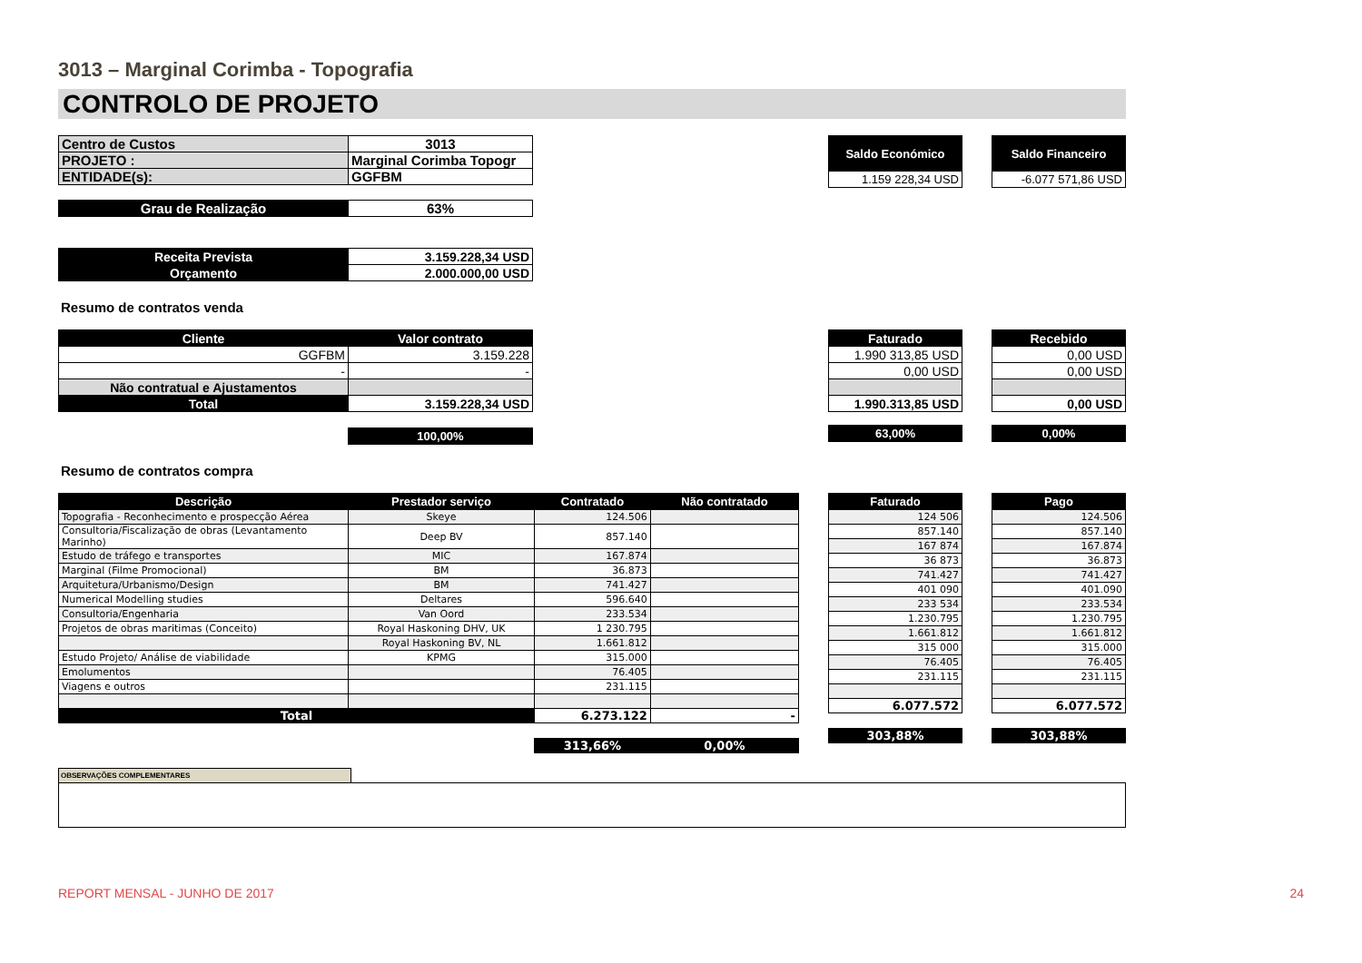3013 – Marginal Corimba - Topografia
CONTROLO DE PROJETO
| Centro de Custos | 3013 |
| PROJETO : | Marginal Corimba Topogr |
| ENTIDADE(s): | GGFBM |
| Grau de Realização | 63% |
| Receita Prevista | 3.159.228,34 USD |
| Orçamento | 2.000.000,00 USD |
| Saldo Económico |
| 1.159 228,34 USD |
| Saldo Financeiro |
| -6.077 571,86 USD |
Resumo de contratos venda
| Cliente | Valor contrato |
| --- | --- |
| GGFBM | 3.159.228 |
| - | - |
| Não contratual e Ajustamentos | |
| Total | 3.159.228,34 USD |
| | 100,00% |
| Faturado |
| --- |
| 1.990 313,85 USD |
| 0,00 USD |
| 1.990.313,85 USD |
| 63,00% |
| Recebido |
| --- |
| 0,00 USD |
| 0,00 USD |
| 0,00 USD |
| 0,00% |
Resumo de contratos compra
| Descrição | Prestador serviço | Contratado | Não contratado |
| --- | --- | --- | --- |
| Topografia - Reconhecimento e prospecção Aérea | Skeye | 124.506 | |
| Consultoria/Fiscalização de obras (Levantamento Marinho) | Deep BV | 857.140 | |
| Estudo de tráfego e transportes | MIC | 167.874 | |
| Marginal (Filme Promocional) | BM | 36.873 | |
| Arquitetura/Urbanismo/Design | BM | 741.427 | |
| Numerical Modelling studies | Deltares | 596.640 | |
| Consultoria/Engenharia | Van Oord | 233.534 | |
| Projetos de obras maritimas (Conceito) | Royal Haskoning DHV, UK | 1 230.795 | |
| | Royal Haskoning BV, NL | 1.661.812 | |
| Estudo Projeto/ Análise de viabilidade | KPMG | 315.000 | |
| Emolumentos | | 76.405 | |
| Viagens e outros | | 231.115 | |
| Total | | 6.273.122 | - |
| | | 313,66% | 0,00% |
| Faturado |
| --- |
| 124 506 |
| 857.140 |
| 167 874 |
| 36 873 |
| 741.427 |
| 401 090 |
| 233 534 |
| 1.230.795 |
| 1.661.812 |
| 315 000 |
| 76.405 |
| 231.115 |
| 6.077.572 |
| 303,88% |
| Pago |
| --- |
| 124.506 |
| 857.140 |
| 167.874 |
| 36.873 |
| 741.427 |
| 401.090 |
| 233.534 |
| 1.230.795 |
| 1.661.812 |
| 315.000 |
| 76.405 |
| 231.115 |
| 6.077.572 |
| 303,88% |
OBSERVAÇÕES COMPLEMENTARES
REPORT MENSAL - JUNHO DE 2017 24